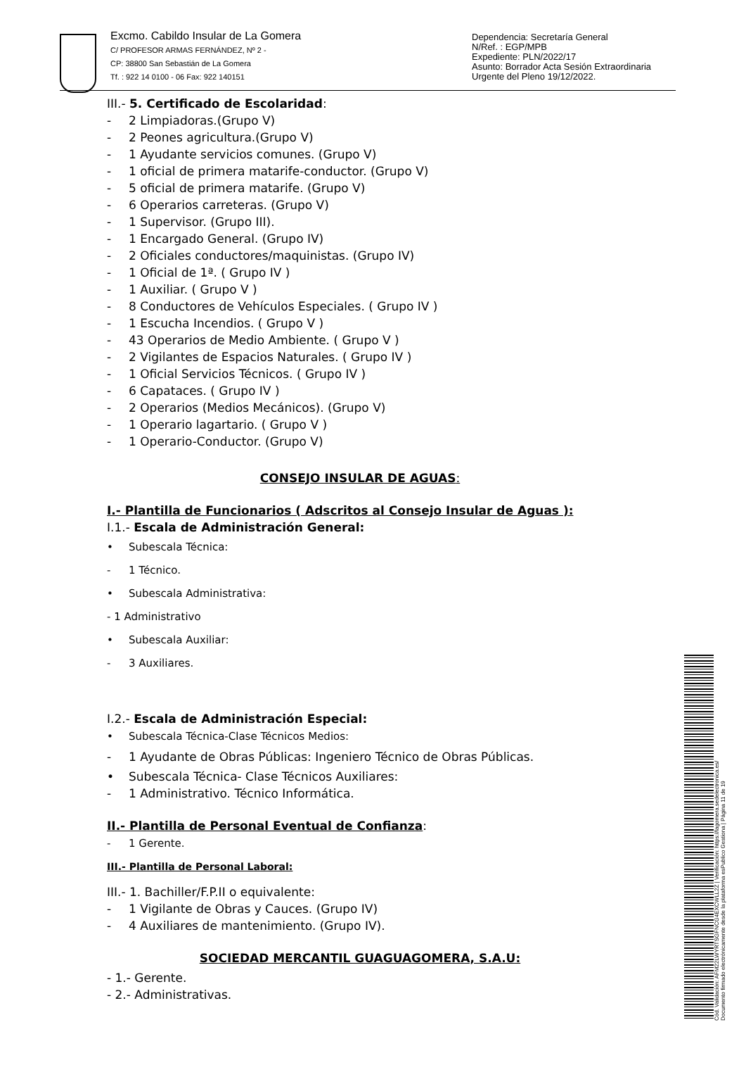Excmo. Cabildo Insular de La Gomera
C/ PROFESOR ARMAS FERNÁNDEZ, Nº 2 -
CP: 38800 San Sebastián de La Gomera
Tf. : 922 14 0100 - 06 Fax: 922 140151
Dependencia: Secretaría General
N/Ref. : EGP/MPB
Expediente: PLN/2022/17
Asunto: Borrador Acta Sesión Extraordinaria Urgente del Pleno 19/12/2022.
III.- 5. Certificado de Escolaridad:
- 2 Limpiadoras.(Grupo V)
- 2 Peones agricultura.(Grupo V)
- 1 Ayudante servicios comunes. (Grupo V)
- 1 oficial de primera matarife-conductor. (Grupo V)
- 5 oficial de primera matarife. (Grupo V)
- 6 Operarios carreteras. (Grupo V)
- 1 Supervisor. (Grupo III).
- 1 Encargado General. (Grupo IV)
- 2 Oficiales conductores/maquinistas. (Grupo IV)
- 1 Oficial de 1ª. ( Grupo IV )
- 1 Auxiliar. ( Grupo V )
- 8 Conductores de Vehículos Especiales. ( Grupo IV )
- 1 Escucha Incendios. ( Grupo V )
- 43 Operarios de Medio Ambiente. ( Grupo V )
- 2 Vigilantes de Espacios Naturales. ( Grupo IV )
- 1 Oficial Servicios Técnicos. ( Grupo IV )
- 6 Capataces. ( Grupo IV )
- 2 Operarios (Medios Mecánicos). (Grupo V)
- 1 Operario lagartario. ( Grupo V )
- 1 Operario-Conductor. (Grupo V)
CONSEJO INSULAR DE AGUAS:
I.- Plantilla de Funcionarios ( Adscritos al Consejo Insular de Aguas ):
I.1.- Escala de Administración General:
• Subescala Técnica:
- 1 Técnico.
• Subescala Administrativa:
- 1 Administrativo
• Subescala Auxiliar:
- 3 Auxiliares.
I.2.- Escala de Administración Especial:
• Subescala Técnica-Clase Técnicos Medios:
- 1 Ayudante de Obras Públicas: Ingeniero Técnico de Obras Públicas.
• Subescala Técnica- Clase Técnicos Auxiliares:
- 1 Administrativo. Técnico Informática.
II.- Plantilla de Personal Eventual de Confianza:
- 1 Gerente.
III.- Plantilla de Personal Laboral:
III.- 1. Bachiller/F.P.II o equivalente:
- 1 Vigilante de Obras y Cauces. (Grupo IV)
- 4 Auxiliares de mantenimiento. (Grupo IV).
SOCIEDAD MERCANTIL GUAGUAGOMERA, S.A.U:
- 1.- Gerente.
- 2.- Administrativas.
Cód. Validación: AFM22LWYRTSGFNCG4EXCWLL2Z | Verificación: https://lagomera.sedelectronica.es/
Documento firmado electrónicamente desde la plataforma esPublico Gestiona | Página 11 de 19